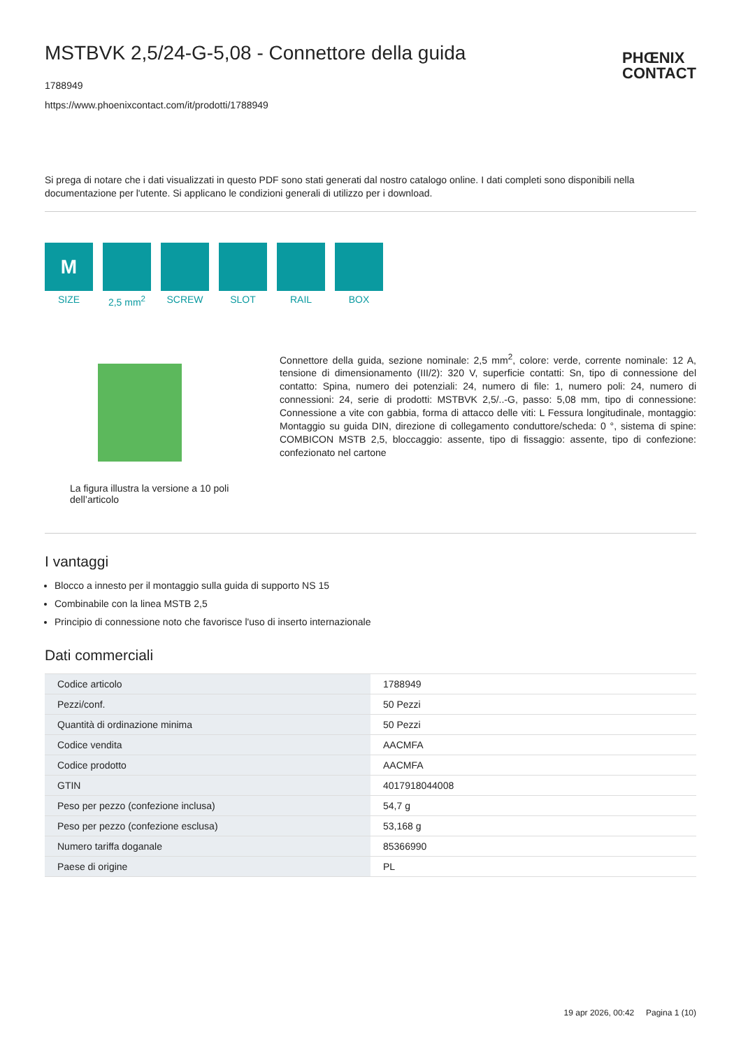MSTBVK 2,5/24-G-5,08 - Connettore della guida
1788949
https://www.phoenixcontact.com/it/prodotti/1788949
PHŒNIX
CONTACT
Si prega di notare che i dati visualizzati in questo PDF sono stati generati dal nostro catalogo online. I dati completi sono disponibili nella documentazione per l'utente. Si applicano le condizioni generali di utilizzo per i download.
M
SIZE
2,5 mm<sup>2</sup> SCREW SLOT RAIL BOX
La figura illustra la versione a 10 poli dell’articolo
Connettore della guida, sezione nominale: 2,5 mm<sup>2</sup>, colore: verde, corrente nominale: 12 A, tensione di dimensionamento (III/2): 320 V, superficie contatti: Sn, tipo di connessione del contatto: Spina, numero dei potenziali: 24, numero di file: 1, numero poli: 24, numero di connessioni: 24, serie di prodotti: MSTBVK 2,5/..-G, passo: 5,08 mm, tipo di connessione: Connessione a vite con gabbia, forma di attacco delle viti: L Fessura longitudinale, montaggio: Montaggio su guida DIN, direzione di collegamento conduttore/scheda: 0 °, sistema di spine: COMBICON MSTB 2,5, bloccaggio: assente, tipo di fissaggio: assente, tipo di confezione: confezionato nel cartone
I vantaggi
Blocco a innesto per il montaggio sulla guida di supporto NS 15
Combinabile con la linea MSTB 2,5
Principio di connessione noto che favorisce l'uso di inserto internazionale
Dati commerciali
| Codice articolo | 1788949 |
| Pezzi/conf. | 50 Pezzi |
| Quantità di ordinazione minima | 50 Pezzi |
| Codice vendita | AACMFA |
| Codice prodotto | AACMFA |
| GTIN | 4017918044008 |
| Peso per pezzo (confezione inclusa) | 54,7 g |
| Peso per pezzo (confezione esclusa) | 53,168 g |
| Numero tariffa doganale | 85366990 |
| Paese di origine | PL |
19 apr 2026, 00:42 Pagina 1 (10)